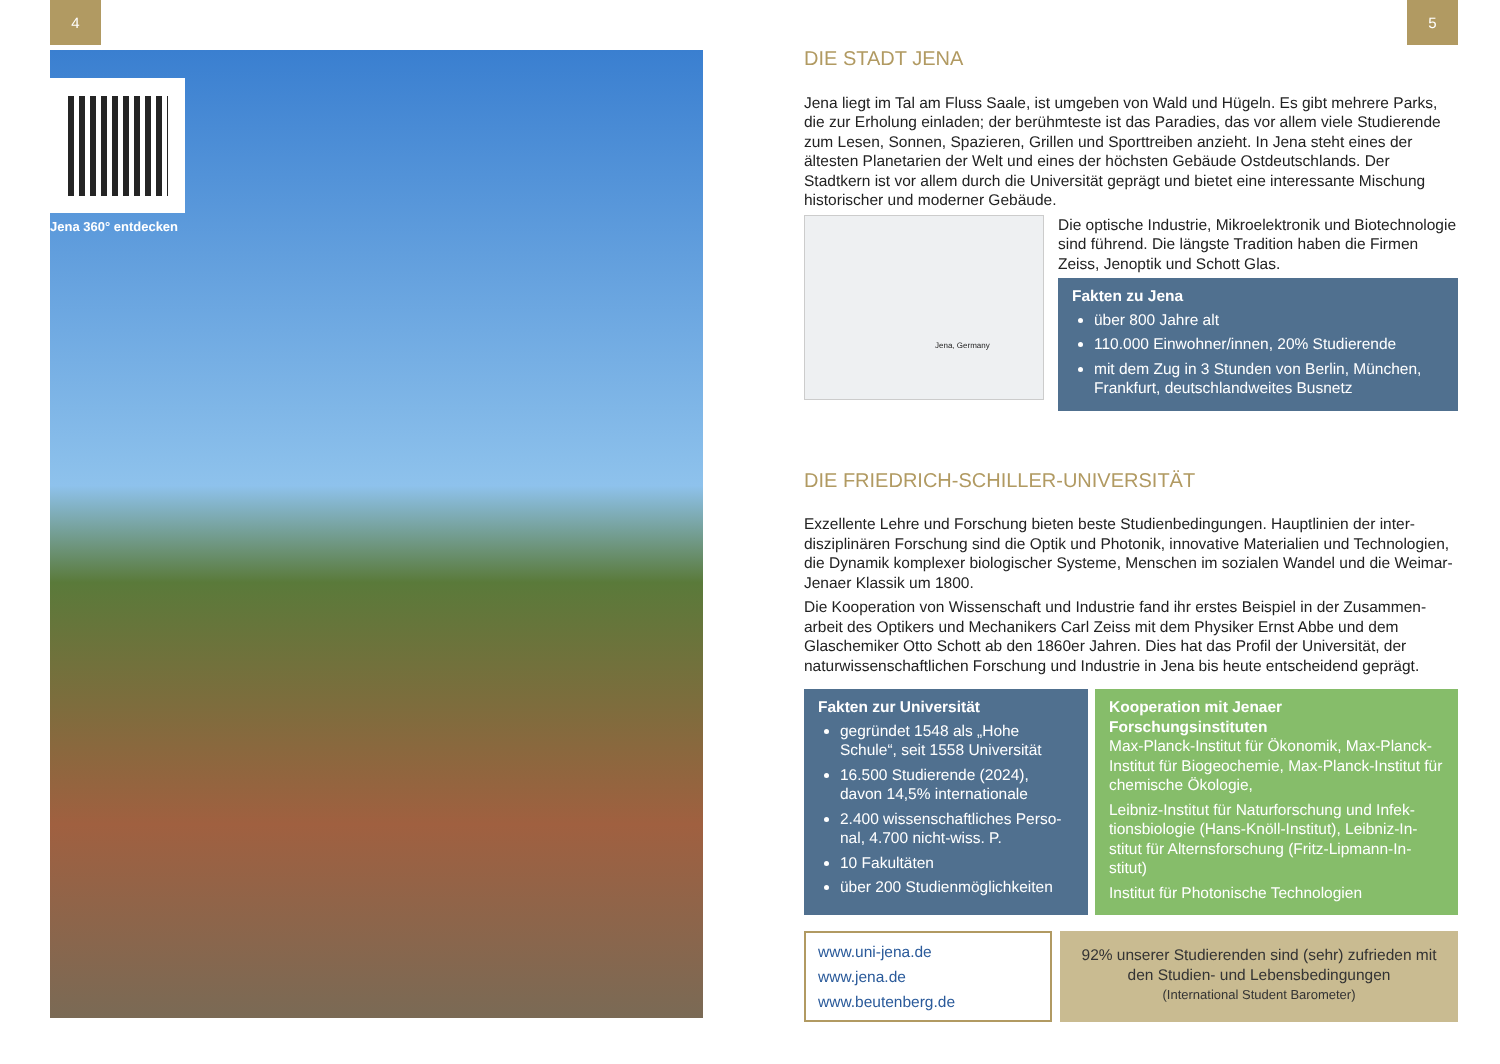4 5
Jena 360° entdecken
DIE STADT JENA
Jena liegt im Tal am Fluss Saale, ist umgeben von Wald und Hügeln. Es gibt mehrere Parks, die zur Erholung einladen; der berühmteste ist das Paradies, das vor allem viele Studie­rende zum Lesen, Sonnen, Spazieren, Grillen und Sporttreiben anzieht. In Jena steht eines der ältesten Planetarien der Welt und eines der höchsten Gebäude Ostdeutschlands. Der Stadtkern ist vor allem durch die Universität geprägt und bietet eine interessante Mischung historischer und moderner Gebäude.
Jena, Germany
Die optische Industrie, Mikroelektronik und Biotechno­logie sind führend. Die längste Tradition haben die Firmen Zeiss, Jenoptik und Schott Glas.
Fakten zu Jena
über 800 Jahre alt
110.000 Einwohner/innen, 20% Studierende
mit dem Zug in 3 Stunden von Berlin, München, Frankfurt, deutschlandweites Busnetz
DIE FRIEDRICH-SCHILLER-UNIVERSITÄT
Exzellente Lehre und Forschung bieten beste Studienbedingungen. Hauptlinien der inter­disziplinären Forschung sind die Optik und Photonik, innovative Materialien und Technolo­gien, die Dynamik komplexer biologischer Systeme, Menschen im sozialen Wandel und die Weimar-Jenaer Klassik um 1800.
Die Kooperation von Wissenschaft und Industrie fand ihr erstes Beispiel in der Zusammen­arbeit des Optikers und Mechanikers Carl Zeiss mit dem Physiker Ernst Abbe und dem Glaschemiker Otto Schott ab den 1860er Jahren. Dies hat das Profil der Universität, der naturwissenschaftlichen Forschung und Industrie in Jena bis heute entscheidend geprägt.
Fakten zur Universität
gegründet 1548 als „Hohe Schule“, seit 1558 Universität
16.500 Studierende (2024), davon 14,5% internationale
2.400 wissenschaftliches Perso­nal, 4.700 nicht-wiss. P.
10 Fakultäten
über 200 Studienmöglichkeiten
Kooperation mit Jenaer Forschungsinstituten
Max-Planck-Institut für Ökonomik, Max-Planck-Institut für Biogeochemie, Max-Planck-Institut für chemische Ökologie,
Leibniz-Institut für Naturforschung und Infek­tionsbiologie (Hans-Knöll-Institut), Leibniz-In­stitut für Alternsforschung (Fritz-Lipmann-In­stitut)
Institut für Photonische Technologien
www.uni-jena.de
www.jena.de
www.beutenberg.de
92% unserer Studierenden sind (sehr) zufrieden mit den Studien- und Lebensbedingungen
(International Student Barometer)